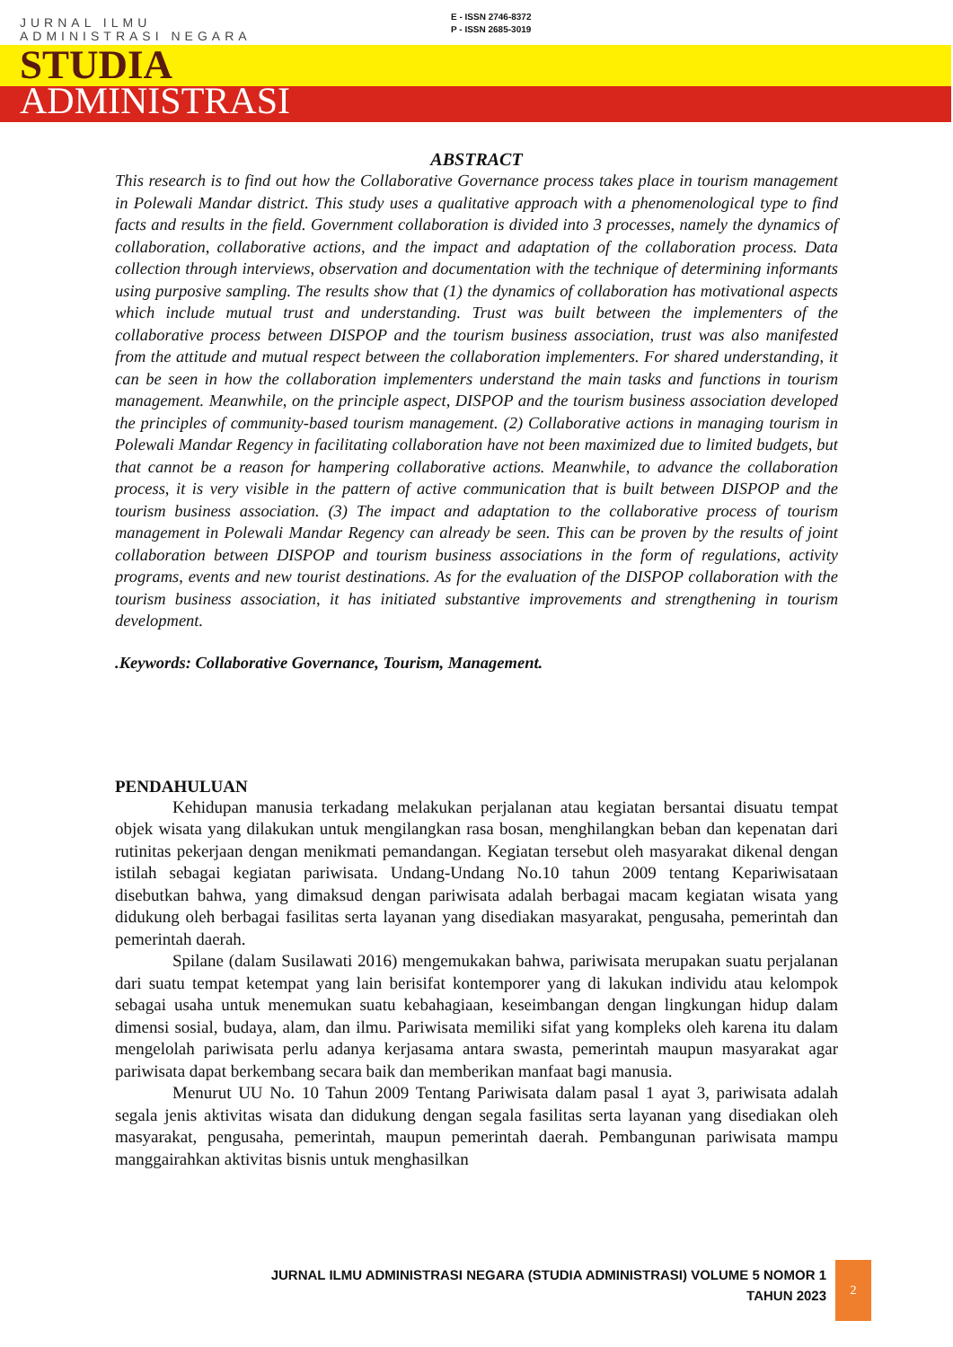JURNAL ILMU
ADMINISTRASI NEGARA
E - ISSN 2746-8372
P - ISSN 2685-3019
STUDIA
ADMINISTRASI
ABSTRACT
This research is to find out how the Collaborative Governance process takes place in tourism management in Polewali Mandar district. This study uses a qualitative approach with a phenomenological type to find facts and results in the field. Government collaboration is divided into 3 processes, namely the dynamics of collaboration, collaborative actions, and the impact and adaptation of the collaboration process. Data collection through interviews, observation and documentation with the technique of determining informants using purposive sampling. The results show that (1) the dynamics of collaboration has motivational aspects which include mutual trust and understanding. Trust was built between the implementers of the collaborative process between DISPOP and the tourism business association, trust was also manifested from the attitude and mutual respect between the collaboration implementers. For shared understanding, it can be seen in how the collaboration implementers understand the main tasks and functions in tourism management. Meanwhile, on the principle aspect, DISPOP and the tourism business association developed the principles of community-based tourism management. (2) Collaborative actions in managing tourism in Polewali Mandar Regency in facilitating collaboration have not been maximized due to limited budgets, but that cannot be a reason for hampering collaborative actions. Meanwhile, to advance the collaboration process, it is very visible in the pattern of active communication that is built between DISPOP and the tourism business association. (3) The impact and adaptation to the collaborative process of tourism management in Polewali Mandar Regency can already be seen. This can be proven by the results of joint collaboration between DISPOP and tourism business associations in the form of regulations, activity programs, events and new tourist destinations. As for the evaluation of the DISPOP collaboration with the tourism business association, it has initiated substantive improvements and strengthening in tourism development.
.Keywords: Collaborative Governance, Tourism, Management.
PENDAHULUAN
Kehidupan manusia terkadang melakukan perjalanan atau kegiatan bersantai disuatu tempat objek wisata yang dilakukan untuk mengilangkan rasa bosan, menghilangkan beban dan kepenatan dari rutinitas pekerjaan dengan menikmati pemandangan. Kegiatan tersebut oleh masyarakat dikenal dengan istilah sebagai kegiatan pariwisata. Undang-Undang No.10 tahun 2009 tentang Kepariwisataan disebutkan bahwa, yang dimaksud dengan pariwisata adalah berbagai macam kegiatan wisata yang didukung oleh berbagai fasilitas serta layanan yang disediakan masyarakat, pengusaha, pemerintah dan pemerintah daerah.
Spilane (dalam Susilawati 2016) mengemukakan bahwa, pariwisata merupakan suatu perjalanan dari suatu tempat ketempat yang lain berisifat kontemporer yang di lakukan individu atau kelompok sebagai usaha untuk menemukan suatu kebahagiaan, keseimbangan dengan lingkungan hidup dalam dimensi sosial, budaya, alam, dan ilmu. Pariwisata memiliki sifat yang kompleks oleh karena itu dalam mengelolah pariwisata perlu adanya kerjasama antara swasta, pemerintah maupun masyarakat agar pariwisata dapat berkembang secara baik dan memberikan manfaat bagi manusia.
Menurut UU No. 10 Tahun 2009 Tentang Pariwisata dalam pasal 1 ayat 3, pariwisata adalah segala jenis aktivitas wisata dan didukung dengan segala fasilitas serta layanan yang disediakan oleh masyarakat, pengusaha, pemerintah, maupun pemerintah daerah. Pembangunan pariwisata mampu manggairahkan aktivitas bisnis untuk menghasilkan
JURNAL ILMU ADMINISTRASI NEGARA (STUDIA ADMINISTRASI) VOLUME 5 NOMOR 1
TAHUN 2023
2